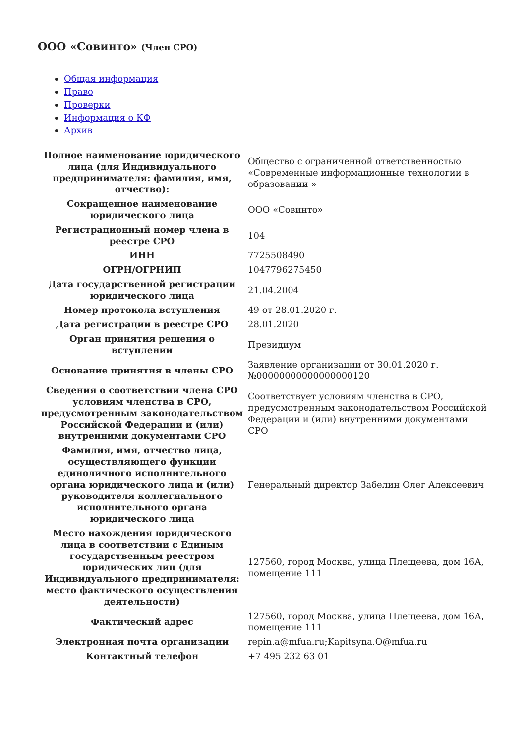ООО «Совинто» (Член СРО)
Общая информация
Право
Проверки
Информация о КФ
Архив
| Полное наименование юридического лица (для Индивидуального предпринимателя: фамилия, имя, отчество): | Общество с ограниченной ответственностью «Современные информационные технологии в образовании » |
| Сокращенное наименование юридического лица | ООО «Совинто» |
| Регистрационный номер члена в реестре СРО | 104 |
| ИНН | 7725508490 |
| ОГРН/ОГРНИП | 1047796275450 |
| Дата государственной регистрации юридического лица | 21.04.2004 |
| Номер протокола вступления | 49 от 28.01.2020 г. |
| Дата регистрации в реестре СРО | 28.01.2020 |
| Орган принятия решения о вступлении | Президиум |
| Основание принятия в члены СРО | Заявление организации от 30.01.2020 г. №00000000000000000120 |
| Сведения о соответствии члена СРО условиям членства в СРО, предусмотренным законодательством Российской Федерации и (или) внутренними документами СРО | Соответствует условиям членства в СРО, предусмотренным законодательством Российской Федерации и (или) внутренними документами СРО |
| Фамилия, имя, отчество лица, осуществляющего функции единоличного исполнительного органа юридического лица и (или) руководителя коллегиального исполнительного органа юридического лица | Генеральный директор Забелин Олег Алексеевич |
| Место нахождения юридического лица в соответствии с Единым государственным реестром юридических лиц (для Индивидуального предпринимателя: место фактического осуществления деятельности) | 127560, город Москва, улица Плещеева, дом 16А, помещение 111 |
| Фактический адрес | 127560, город Москва, улица Плещеева, дом 16А, помещение 111 |
| Электронная почта организации | repin.a@mfua.ru;Kapitsyna.O@mfua.ru |
| Контактный телефон | +7 495 232 63 01 |